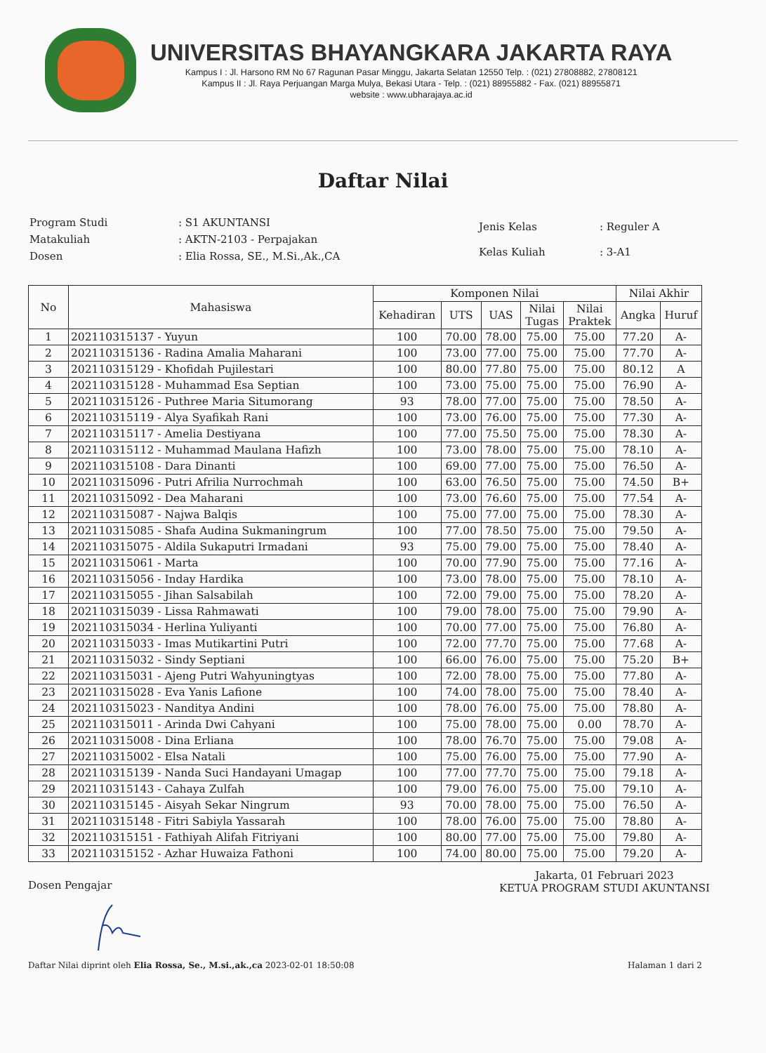UNIVERSITAS BHAYANGKARA JAKARTA RAYA
Kampus I : Jl. Harsono RM No 67 Ragunan Pasar Minggu, Jakarta Selatan 12550 Telp. : (021) 27808882, 27808121
Kampus II : Jl. Raya Perjuangan Marga Mulya, Bekasi Utara - Telp. : (021) 88955882 - Fax. (021) 88955871
website : www.ubharajaya.ac.id
Daftar Nilai
| Program Studi | : S1 AKUNTANSI |
| Matakuliah | : AKTN-2103 - Perpajakan |
| Dosen | : Elia Rossa, SE., M.Si.,Ak.,CA |
| Jenis Kelas | : Reguler A |
| Kelas Kuliah | : 3-A1 |
| No | Mahasiswa | Komponen Nilai | | | | | Nilai Akhir | |
| --- | --- | --- | --- | --- | --- | --- | --- | --- |
| | | Kehadiran | UTS | UAS | Nilai Tugas | Nilai Praktek | Angka | Huruf |
| 1 | 202110315137 - Yuyun | 100 | 70.00 | 78.00 | 75.00 | 75.00 | 77.20 | A- |
| 2 | 202110315136 - Radina Amalia Maharani | 100 | 73.00 | 77.00 | 75.00 | 75.00 | 77.70 | A- |
| 3 | 202110315129 - Khofidah Pujilestari | 100 | 80.00 | 77.80 | 75.00 | 75.00 | 80.12 | A |
| 4 | 202110315128 - Muhammad Esa Septian | 100 | 73.00 | 75.00 | 75.00 | 75.00 | 76.90 | A- |
| 5 | 202110315126 - Puthree Maria Situmorang | 93 | 78.00 | 77.00 | 75.00 | 75.00 | 78.50 | A- |
| 6 | 202110315119 - Alya Syafikah Rani | 100 | 73.00 | 76.00 | 75.00 | 75.00 | 77.30 | A- |
| 7 | 202110315117 - Amelia Destiyana | 100 | 77.00 | 75.50 | 75.00 | 75.00 | 78.30 | A- |
| 8 | 202110315112 - Muhammad Maulana Hafizh | 100 | 73.00 | 78.00 | 75.00 | 75.00 | 78.10 | A- |
| 9 | 202110315108 - Dara Dinanti | 100 | 69.00 | 77.00 | 75.00 | 75.00 | 76.50 | A- |
| 10 | 202110315096 - Putri Afrilia Nurrochmah | 100 | 63.00 | 76.50 | 75.00 | 75.00 | 74.50 | B+ |
| 11 | 202110315092 - Dea Maharani | 100 | 73.00 | 76.60 | 75.00 | 75.00 | 77.54 | A- |
| 12 | 202110315087 - Najwa Balqis | 100 | 75.00 | 77.00 | 75.00 | 75.00 | 78.30 | A- |
| 13 | 202110315085 - Shafa Audina Sukmaningrum | 100 | 77.00 | 78.50 | 75.00 | 75.00 | 79.50 | A- |
| 14 | 202110315075 - Aldila Sukaputri Irmadani | 93 | 75.00 | 79.00 | 75.00 | 75.00 | 78.40 | A- |
| 15 | 202110315061 - Marta | 100 | 70.00 | 77.90 | 75.00 | 75.00 | 77.16 | A- |
| 16 | 202110315056 - Inday Hardika | 100 | 73.00 | 78.00 | 75.00 | 75.00 | 78.10 | A- |
| 17 | 202110315055 - Jihan Salsabilah | 100 | 72.00 | 79.00 | 75.00 | 75.00 | 78.20 | A- |
| 18 | 202110315039 - Lissa Rahmawati | 100 | 79.00 | 78.00 | 75.00 | 75.00 | 79.90 | A- |
| 19 | 202110315034 - Herlina Yuliyanti | 100 | 70.00 | 77.00 | 75.00 | 75.00 | 76.80 | A- |
| 20 | 202110315033 - Imas Mutikartini Putri | 100 | 72.00 | 77.70 | 75.00 | 75.00 | 77.68 | A- |
| 21 | 202110315032 - Sindy Septiani | 100 | 66.00 | 76.00 | 75.00 | 75.00 | 75.20 | B+ |
| 22 | 202110315031 - Ajeng Putri Wahyuningtyas | 100 | 72.00 | 78.00 | 75.00 | 75.00 | 77.80 | A- |
| 23 | 202110315028 - Eva Yanis Lafione | 100 | 74.00 | 78.00 | 75.00 | 75.00 | 78.40 | A- |
| 24 | 202110315023 - Nanditya Andini | 100 | 78.00 | 76.00 | 75.00 | 75.00 | 78.80 | A- |
| 25 | 202110315011 - Arinda Dwi Cahyani | 100 | 75.00 | 78.00 | 75.00 | 0.00 | 78.70 | A- |
| 26 | 202110315008 - Dina Erliana | 100 | 78.00 | 76.70 | 75.00 | 75.00 | 79.08 | A- |
| 27 | 202110315002 - Elsa Natali | 100 | 75.00 | 76.00 | 75.00 | 75.00 | 77.90 | A- |
| 28 | 202110315139 - Nanda Suci Handayani Umagap | 100 | 77.00 | 77.70 | 75.00 | 75.00 | 79.18 | A- |
| 29 | 202110315143 - Cahaya Zulfah | 100 | 79.00 | 76.00 | 75.00 | 75.00 | 79.10 | A- |
| 30 | 202110315145 - Aisyah Sekar Ningrum | 93 | 70.00 | 78.00 | 75.00 | 75.00 | 76.50 | A- |
| 31 | 202110315148 - Fitri Sabiyla Yassarah | 100 | 78.00 | 76.00 | 75.00 | 75.00 | 78.80 | A- |
| 32 | 202110315151 - Fathiyah Alifah Fitriyani | 100 | 80.00 | 77.00 | 75.00 | 75.00 | 79.80 | A- |
| 33 | 202110315152 - Azhar Huwaiza Fathoni | 100 | 74.00 | 80.00 | 75.00 | 75.00 | 79.20 | A- |
Dosen Pengajar
Jakarta, 01 Februari 2023
KETUA PROGRAM STUDI AKUNTANSI
Daftar Nilai diprint oleh Elia Rossa, Se., M.si.,ak.,ca 2023-02-01 18:50:08
Halaman 1 dari 2